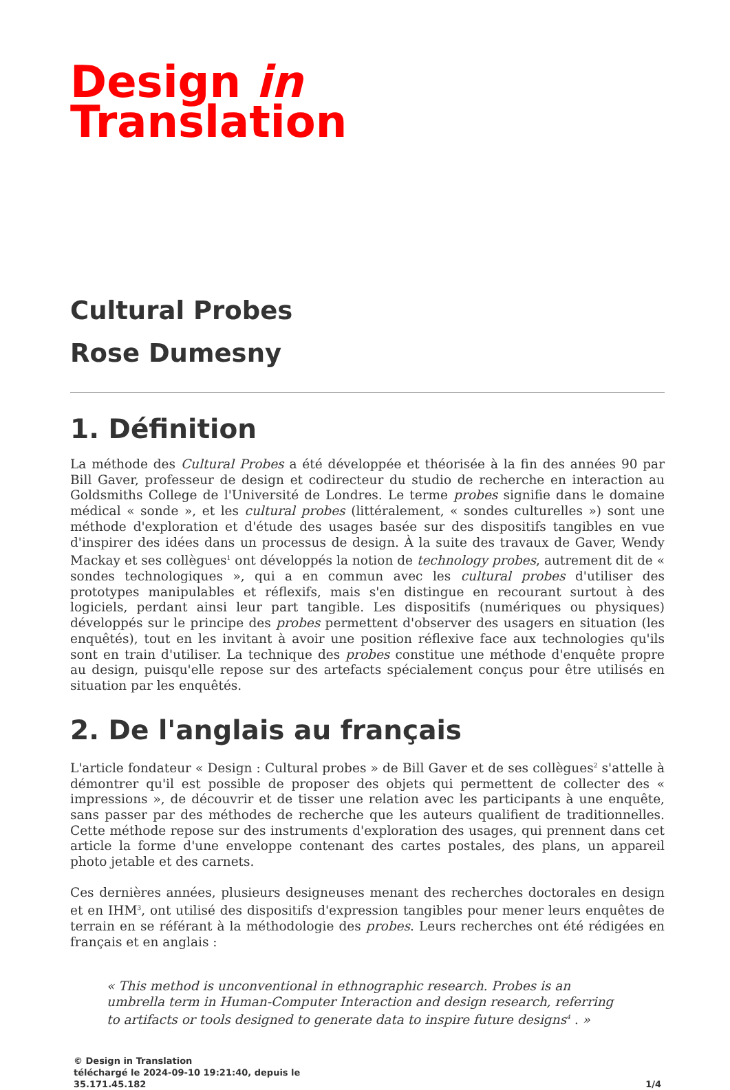Design in
Translation
Cultural Probes
Rose Dumesny
1. Définition
La méthode des Cultural Probes a été développée et théorisée à la fin des années 90 par Bill Gaver, professeur de design et codirecteur du studio de recherche en interaction au Goldsmiths College de l'Université de Londres. Le terme probes signifie dans le domaine médical « sonde », et les cultural probes (littéralement, « sondes culturelles ») sont une méthode d'exploration et d'étude des usages basée sur des dispositifs tangibles en vue d'inspirer des idées dans un processus de design. À la suite des travaux de Gaver, Wendy Mackay et ses collègues<sup>1</sup> ont développés la notion de technology probes, autrement dit de « sondes technologiques », qui a en commun avec les cultural probes d'utiliser des prototypes manipulables et réflexifs, mais s'en distingue en recourant surtout à des logiciels, perdant ainsi leur part tangible. Les dispositifs (numériques ou physiques) développés sur le principe des probes permettent d'observer des usagers en situation (les enquêtés), tout en les invitant à avoir une position réflexive face aux technologies qu'ils sont en train d'utiliser. La technique des probes constitue une méthode d'enquête propre au design, puisqu'elle repose sur des artefacts spécialement conçus pour être utilisés en situation par les enquêtés.
2. De l'anglais au français
L'article fondateur « Design : Cultural probes » de Bill Gaver et de ses collègues<sup>2</sup> s'attelle à démontrer qu'il est possible de proposer des objets qui permettent de collecter des « impressions », de découvrir et de tisser une relation avec les participants à une enquête, sans passer par des méthodes de recherche que les auteurs qualifient de traditionnelles. Cette méthode repose sur des instruments d'exploration des usages, qui prennent dans cet article la forme d'une enveloppe contenant des cartes postales, des plans, un appareil photo jetable et des carnets.
Ces dernières années, plusieurs designeuses menant des recherches doctorales en design et en IHM<sup>3</sup>, ont utilisé des dispositifs d'expression tangibles pour mener leurs enquêtes de terrain en se référant à la méthodologie des probes. Leurs recherches ont été rédigées en français et en anglais :
« This method is unconventional in ethnographic research. Probes is an umbrella term in Human-Computer Interaction and design research, referring to artifacts or tools designed to generate data to inspire future designs<sup>4</sup> . »
© Design in Translation
téléchargé le 2024-09-10 19:21:40, depuis le
35.171.45.182
1/4